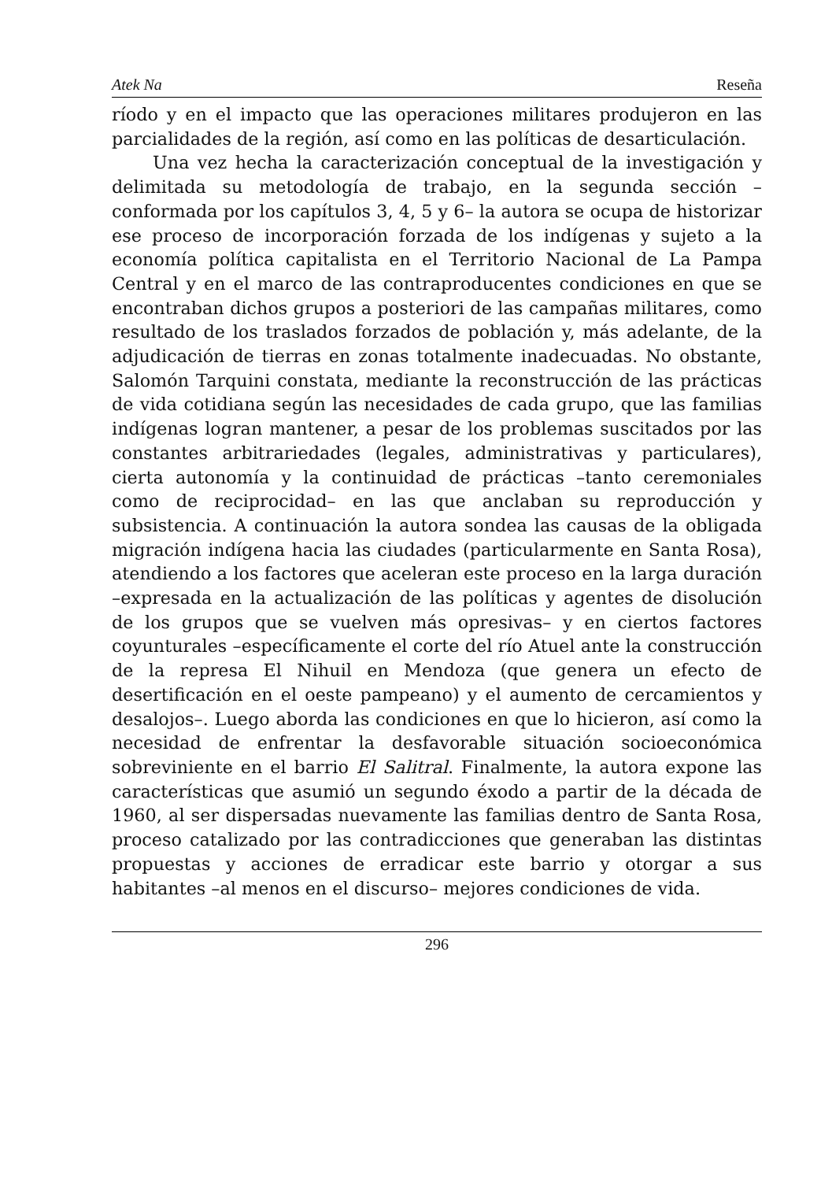Atek Na Reseña
ríodo y en el impacto que las operaciones militares produjeron en las parcialidades de la región, así como en las políticas de desarticulación.
Una vez hecha la caracterización conceptual de la investigación y delimitada su metodología de trabajo, en la segunda sección –conformada por los capítulos 3, 4, 5 y 6– la autora se ocupa de historizar ese proceso de incorporación forzada de los indígenas y sujeto a la economía política capitalista en el Territorio Nacional de La Pampa Central y en el marco de las contraproducentes condiciones en que se encontraban dichos grupos a posteriori de las campañas militares, como resultado de los traslados forzados de población y, más adelante, de la adjudicación de tierras en zonas totalmente inadecuadas. No obstante, Salomón Tarquini constata, mediante la reconstrucción de las prácticas de vida cotidiana según las necesidades de cada grupo, que las familias indígenas logran mantener, a pesar de los problemas suscitados por las constantes arbitrariedades (legales, administrativas y particulares), cierta autonomía y la continuidad de prácticas –tanto ceremoniales como de reciprocidad– en las que anclaban su reproducción y subsistencia. A continuación la autora sondea las causas de la obligada migración indígena hacia las ciudades (particularmente en Santa Rosa), atendiendo a los factores que aceleran este proceso en la larga duración –expresada en la actualización de las políticas y agentes de disolución de los grupos que se vuelven más opresivas– y en ciertos factores coyunturales –específicamente el corte del río Atuel ante la construcción de la represa El Nihuil en Mendoza (que genera un efecto de desertificación en el oeste pampeano) y el aumento de cercamientos y desalojos–. Luego aborda las condiciones en que lo hicieron, así como la necesidad de enfrentar la desfavorable situación socioeconómica sobreviniente en el barrio El Salitral. Finalmente, la autora expone las características que asumió un segundo éxodo a partir de la década de 1960, al ser dispersadas nuevamente las familias dentro de Santa Rosa, proceso catalizado por las contradicciones que generaban las distintas propuestas y acciones de erradicar este barrio y otorgar a sus habitantes –al menos en el discurso– mejores condiciones de vida.
296